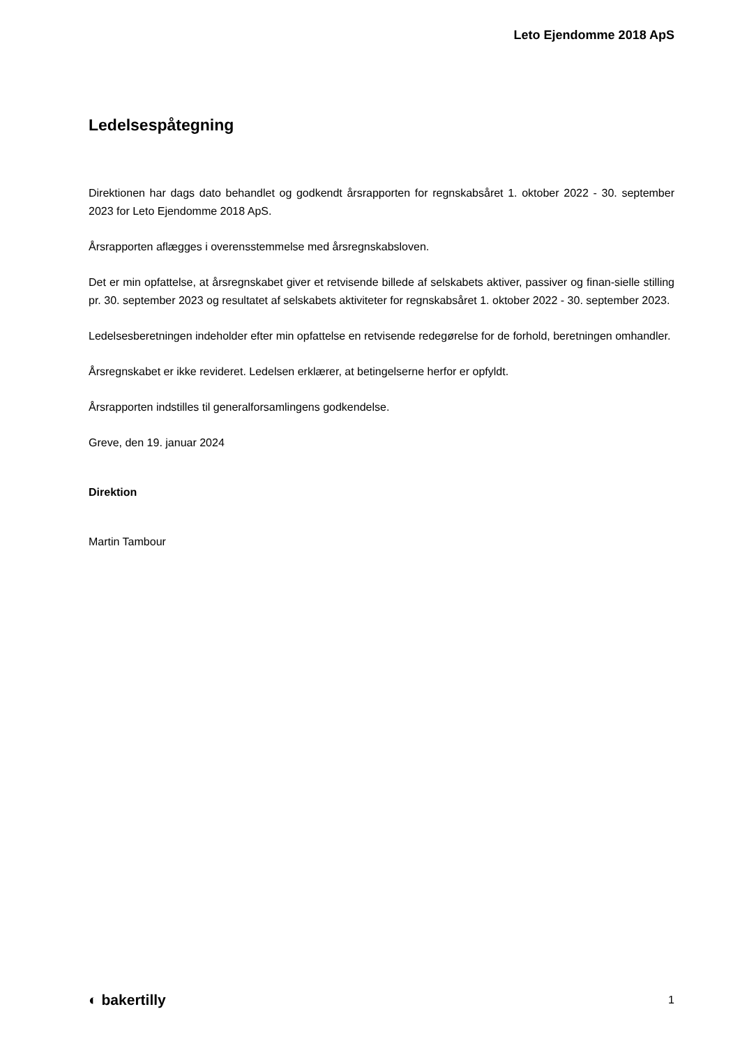Leto Ejendomme 2018 ApS
Ledelsespåtegning
Direktionen har dags dato behandlet og godkendt årsrapporten for regnskabsåret 1. oktober 2022 - 30. september 2023 for Leto Ejendomme 2018 ApS.
Årsrapporten aflægges i overensstemmelse med årsregnskabsloven.
Det er min opfattelse, at årsregnskabet giver et retvisende billede af selskabets aktiver, passiver og finan-sielle stilling pr. 30. september 2023 og resultatet af selskabets aktiviteter for regnskabsåret 1. oktober 2022 - 30. september 2023.
Ledelsesberetningen indeholder efter min opfattelse en retvisende redegørelse for de forhold, beretningen omhandler.
Årsregnskabet er ikke revideret. Ledelsen erklærer, at betingelserne herfor er opfyldt.
Årsrapporten indstilles til generalforsamlingens godkendelse.
Greve, den 19. januar 2024
Direktion
Martin Tambour
◐ bakertilly 1